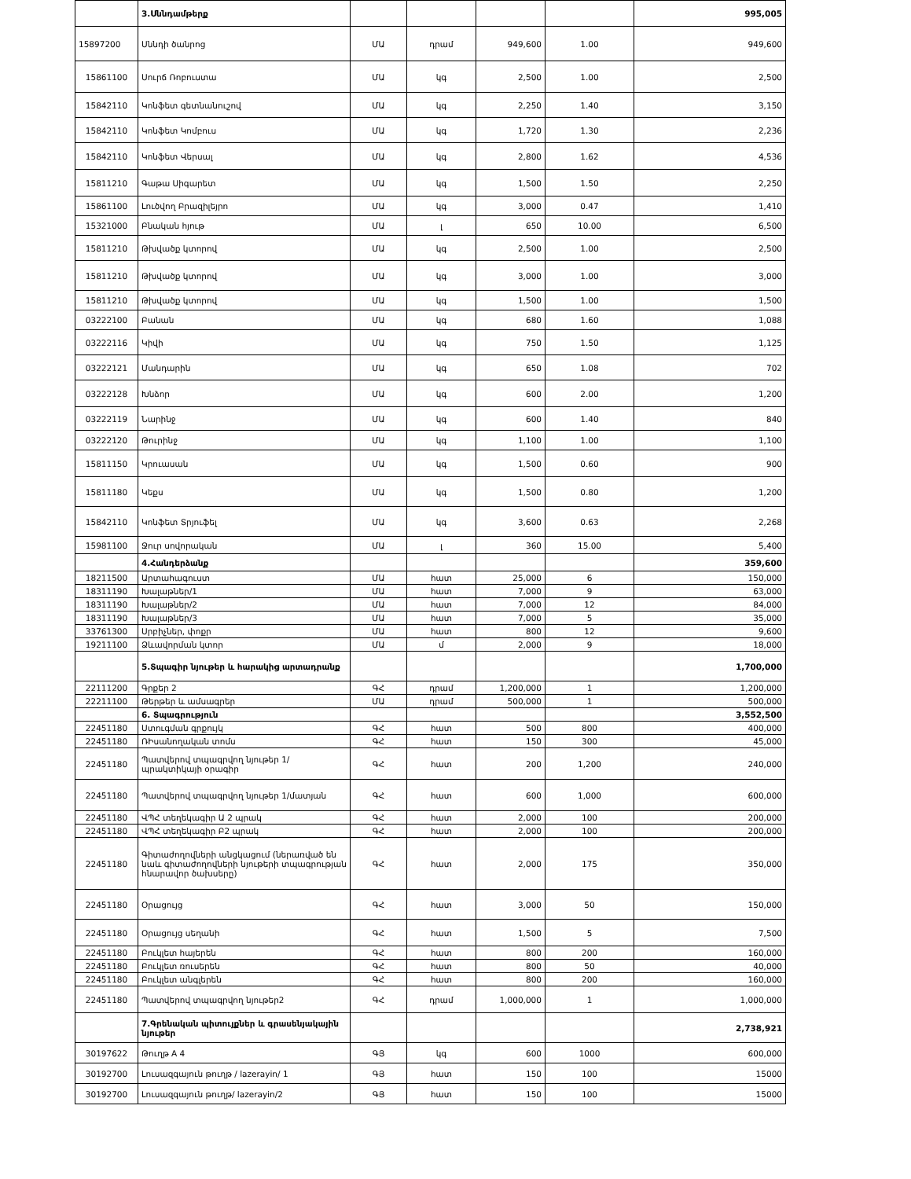| | 3.Սննդամթերք | | | | | 995,005 |
| 15897200 | Սննդի ծանրոց | ՄԱ | դրամ | 949,600 | 1.00 | 949,600 |
| 15861100 | Սուրճ Ռոբուստա | ՄԱ | կգ | 2,500 | 1.00 | 2,500 |
| 15842110 | Կոնֆետ գետնանուշով | ՄԱ | կգ | 2,250 | 1.40 | 3,150 |
| 15842110 | Կոնֆետ Կոմբուս | ՄԱ | կգ | 1,720 | 1.30 | 2,236 |
| 15842110 | Կոնֆետ Վերսալ | ՄԱ | կգ | 2,800 | 1.62 | 4,536 |
| 15811210 | Գաթա Սիգարետ | ՄԱ | կգ | 1,500 | 1.50 | 2,250 |
| 15861100 | Լուծվող Բրազիլեյրո | ՄԱ | կգ | 3,000 | 0.47 | 1,410 |
| 15321000 | Բնական հյութ | ՄԱ | լ | 650 | 10.00 | 6,500 |
| 15811210 | Թխվածք կտորով | ՄԱ | կգ | 2,500 | 1.00 | 2,500 |
| 15811210 | Թխվածք կտորով | ՄԱ | կգ | 3,000 | 1.00 | 3,000 |
| 15811210 | Թխվածք կտորով | ՄԱ | կգ | 1,500 | 1.00 | 1,500 |
| 03222100 | Բանան | ՄԱ | կգ | 680 | 1.60 | 1,088 |
| 03222116 | Կիվի | ՄԱ | կգ | 750 | 1.50 | 1,125 |
| 03222121 | Մանդարին | ՄԱ | կգ | 650 | 1.08 | 702 |
| 03222128 | Խնձոր | ՄԱ | կգ | 600 | 2.00 | 1,200 |
| 03222119 | Նարինջ | ՄԱ | կգ | 600 | 1.40 | 840 |
| 03222120 | Թուրինջ | ՄԱ | կգ | 1,100 | 1.00 | 1,100 |
| 15811150 | Կրուասան | ՄԱ | կգ | 1,500 | 0.60 | 900 |
| 15811180 | Կեքս | ՄԱ | կգ | 1,500 | 0.80 | 1,200 |
| 15842110 | Կոնֆետ Տրյուֆել | ՄԱ | կգ | 3,600 | 0.63 | 2,268 |
| 15981100 | Ջուր սովորական | ՄԱ | լ | 360 | 15.00 | 5,400 |
| | 4.Հանդերձանք | | | | | 359,600 |
| 18211500 | Արտահագուստ | ՄԱ | հատ | 25,000 | 6 | 150,000 |
| 18311190 | Խալաթներ/1 | ՄԱ | հատ | 7,000 | 9 | 63,000 |
| 18311190 | Խալաթներ/2 | ՄԱ | հատ | 7,000 | 12 | 84,000 |
| 18311190 | Խալաթներ/3 | ՄԱ | հատ | 7,000 | 5 | 35,000 |
| 33761300 | Սրբիչներ, փոքր | ՄԱ | հատ | 800 | 12 | 9,600 |
| 19211100 | Ձևավորման կտոր | ՄԱ | մ | 2,000 | 9 | 18,000 |
| | 5.Տպագիր նյութեր և հարակից արտադրանք | | | | | 1,700,000 |
| 22111200 | Գրքեր 2 | ԳՀ | դրամ | 1,200,000 | 1 | 1,200,000 |
| 22211100 | Թերթեր և ամսագրեր | ՄԱ | դրամ | 500,000 | 1 | 500,000 |
| | 6. Տպագրություն | | | | | 3,552,500 |
| 22451180 | Ստուգման գրքույկ | ԳՀ | հատ | 500 | 800 | 400,000 |
| 22451180 | ՌԻսանողական տոմս | ԳՀ | հատ | 150 | 300 | 45,000 |
| 22451180 | Պատվերով տպագրվող նյութեր 1/պրակտիկայի օրագիր | ԳՀ | հատ | 200 | 1,200 | 240,000 |
| 22451180 | Պատվերով տպագրվող նյութեր 1/մատյան | ԳՀ | հատ | 600 | 1,000 | 600,000 |
| 22451180 | ՎՊՀ տեղեկագիր Ա 2 պրակ | ԳՀ | հատ | 2,000 | 100 | 200,000 |
| 22451180 | ՎՊՀ տեղեկագիր Բ2 պրակ | ԳՀ | հատ | 2,000 | 100 | 200,000 |
| 22451180 | Գիտաժողովների անցկացում (ներառված են նաև գիտաժողովների նյութերի տպագրության հնարավոր ծախսերը) | ԳՀ | հատ | 2,000 | 175 | 350,000 |
| 22451180 | Օրացույց | ԳՀ | հատ | 3,000 | 50 | 150,000 |
| 22451180 | Օրացույց սեղանի | ԳՀ | հատ | 1,500 | 5 | 7,500 |
| 22451180 | Բուկլետ հայերեն | ԳՀ | հատ | 800 | 200 | 160,000 |
| 22451180 | Բուկլետ ռուսերեն | ԳՀ | հատ | 800 | 50 | 40,000 |
| 22451180 | Բուկլետ անգլերեն | ԳՀ | հատ | 800 | 200 | 160,000 |
| 22451180 | Պատվերով տպագրվող նյութեր2 | ԳՀ | դրամ | 1,000,000 | 1 | 1,000,000 |
| | 7.Գրենական պիտույքներ և գրասենյակային նյութեր | | | | | 2,738,921 |
| 30197622 | Թուղթ A 4 | ԳՅ | կգ | 600 | 1000 | 600,000 |
| 30192700 | Լուսազգայուն թուղթ / lazerayin/ 1 | ԳՅ | հատ | 150 | 100 | 15000 |
| 30192700 | Լուսազգայուն թուղթ/ lazerayin/2 | ԳՅ | հատ | 150 | 100 | 15000 |